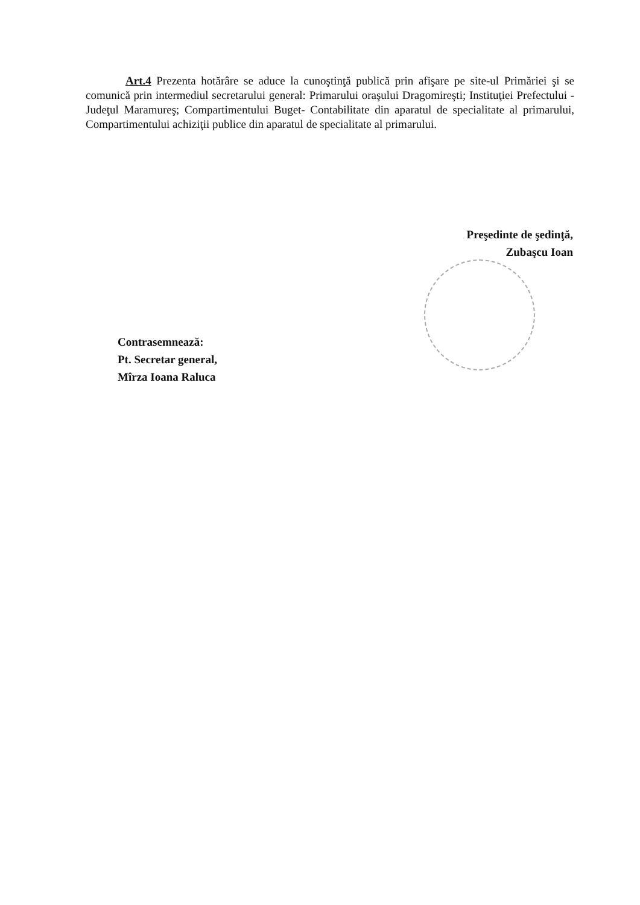Art.4 Prezenta hotărâre se aduce la cunoştinţă publică prin afişare pe site-ul Primăriei şi se comunică prin intermediul secretarului general: Primarului oraşului Dragomireşti; Instituţiei Prefectului - Judeţul Maramureş; Compartimentului Buget- Contabilitate din aparatul de specialitate al primarului, Compartimentului achiziţii publice din aparatul de specialitate al primarului.
Preşedinte de şedinţă,
Zubaşcu Ioan
Contrasemnează:
Pt. Secretar general,
Mîrza Ioana Raluca